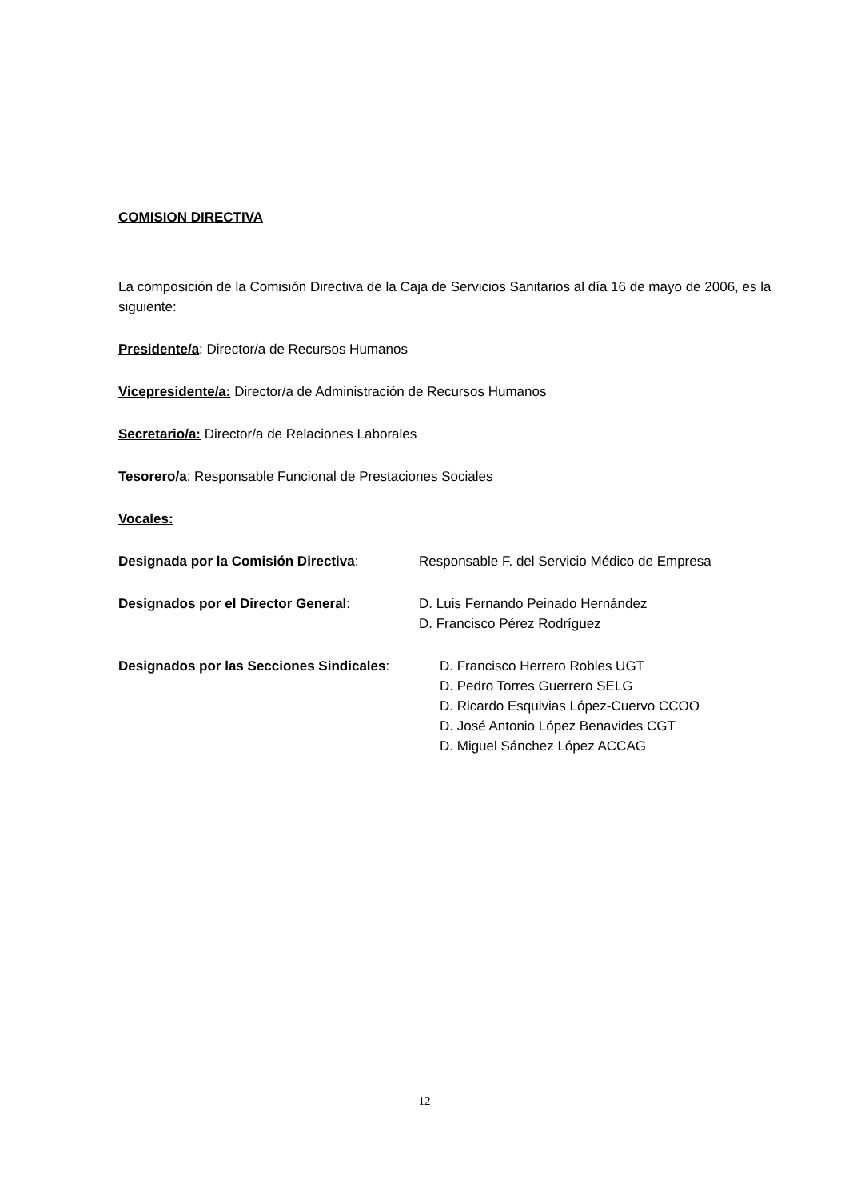COMISION DIRECTIVA
La composición de la Comisión Directiva de la Caja de Servicios Sanitarios al día 16 de mayo de 2006, es la siguiente:
Presidente/a: Director/a de Recursos Humanos
Vicepresidente/a: Director/a de Administración de Recursos Humanos
Secretario/a: Director/a de Relaciones Laborales
Tesorero/a: Responsable Funcional de Prestaciones Sociales
Vocales:
Designada por la Comisión Directiva: Responsable F. del Servicio Médico de Empresa
Designados por el Director General: D. Luis Fernando Peinado Hernández
D. Francisco Pérez Rodríguez
Designados por las Secciones Sindicales:
D. Francisco Herrero Robles UGT
D. Pedro Torres Guerrero SELG
D. Ricardo Esquivias López-Cuervo CCOO
D. José Antonio López Benavides CGT
D. Miguel Sánchez López ACCAG
12